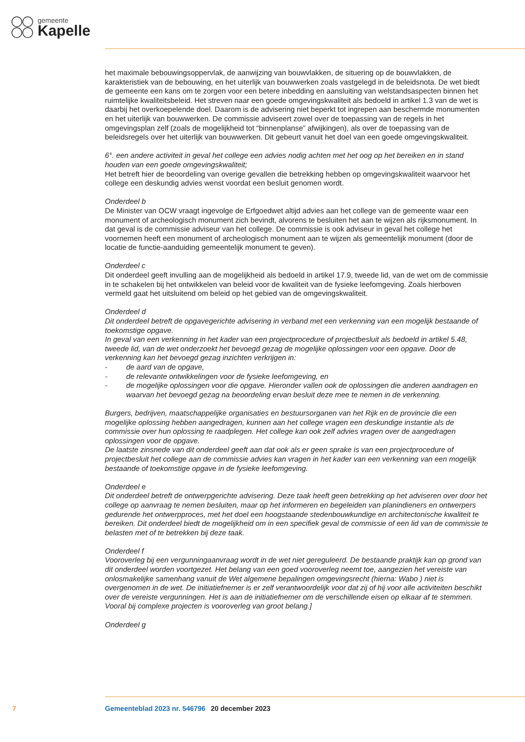gemeente
Kapelle
het maximale bebouwingsoppervlak, de aanwijzing van bouwvlakken, de situering op de bouwvlakken, de karakteristiek van de bebouwing, en het uiterlijk van bouwwerken zoals vastgelegd in de beleidsnota. De wet biedt de gemeente een kans om te zorgen voor een betere inbedding en aansluiting van welstandsaspecten binnen het ruimtelijke kwaliteitsbeleid. Het streven naar een goede omgevingskwaliteit als bedoeld in artikel 1.3 van de wet is daarbij het overkoepelende doel. Daarom is de advisering niet beperkt tot ingrepen aan beschermde monumenten en het uiterlijk van bouwwerken. De commissie adviseert zowel over de toepassing van de regels in het omgevingsplan zelf (zoals de mogelijkheid tot “binnenplanse” afwijkingen), als over de toepassing van de beleidsregels over het uiterlijk van bouwwerken. Dit gebeurt vanuit het doel van een goede omgevingskwaliteit.
6°. een andere activiteit in geval het college een advies nodig achten met het oog op het bereiken en in stand houden van een goede omgevingskwaliteit;
Het betreft hier de beoordeling van overige gevallen die betrekking hebben op omgevingskwaliteit waarvoor het college een deskundig advies wenst voordat een besluit genomen wordt.
Onderdeel b
De Minister van OCW vraagt ingevolge de Erfgoedwet altijd advies aan het college van de gemeente waar een monument of archeologisch monument zich bevindt, alvorens te besluiten het aan te wijzen als rijksmonument. In dat geval is de commissie adviseur van het college. De commissie is ook adviseur in geval het college het voornemen heeft een monument of archeologisch monument aan te wijzen als gemeentelijk monument (door de locatie de functie-aanduiding gemeentelijk monument te geven).
Onderdeel c
Dit onderdeel geeft invulling aan de mogelijkheid als bedoeld in artikel 17.9, tweede lid, van de wet om de commissie in te schakelen bij het ontwikkelen van beleid voor de kwaliteit van de fysieke leefomgeving. Zoals hierboven vermeld gaat het uitsluitend om beleid op het gebied van de omgevingskwaliteit.
Onderdeel d
Dit onderdeel betreft de opgavegerichte advisering in verband met een verkenning van een mogelijk bestaande of toekomstige opgave.
In geval van een verkenning in het kader van een projectprocedure of projectbesluit als bedoeld in artikel 5.48, tweede lid, van de wet onderzoekt het bevoegd gezag de mogelijke oplossingen voor een opgave. Door de verkenning kan het bevoegd gezag inzichten verkrijgen in:
- de aard van de opgave,
- de relevante ontwikkelingen voor de fysieke leefomgeving, en
- de mogelijke oplossingen voor die opgave. Hieronder vallen ook de oplossingen die anderen aandragen en waarvan het bevoegd gezag na beoordeling ervan besluit deze mee te nemen in de verkenning.
Burgers, bedrijven, maatschappelijke organisaties en bestuursorganen van het Rijk en de provincie die een mogelijke oplossing hebben aangedragen, kunnen aan het college vragen een deskundige instantie als de commissie over hun oplossing te raadplegen. Het college kan ook zelf advies vragen over de aangedragen oplossingen voor de opgave.
De laatste zinsnede van dit onderdeel geeft aan dat ook als er geen sprake is van een projectprocedure of projectbesluit het college aan de commissie advies kan vragen in het kader van een verkenning van een mogelijk bestaande of toekomstige opgave in de fysieke leefomgeving.
Onderdeel e
Dit onderdeel betreft de ontwerpgerichte advisering. Deze taak heeft geen betrekking op het adviseren over door het college op aanvraag te nemen besluiten, maar op het informeren en begeleiden van planindieners en ontwerpers gedurende het ontwerpproces, met het doel een hoogstaande stedenbouwkundige en architectonische kwaliteit te bereiken. Dit onderdeel biedt de mogelijkheid om in een specifiek geval de commissie of een lid van de commissie te belasten met of te betrekken bij deze taak.
Onderdeel f
Vooroverleg bij een vergunningaanvraag wordt in de wet niet gereguleerd. De bestaande praktijk kan op grond van dit onderdeel worden voortgezet. Het belang van een goed vooroverleg neemt toe, aangezien het vereiste van onlosmakelijke samenhang vanuit de Wet algemene bepalingen omgevingsrecht (hierna: Wabo ) niet is overgenomen in de wet. De initiatiefnemer is er zelf verantwoordelijk voor dat zij of hij voor alle activiteiten beschikt over de vereiste vergunningen. Het is aan de initiatiefnemer om de verschillende eisen op elkaar af te stemmen. Vooral bij complexe projecten is vooroverleg van groot belang.]
Onderdeel g
7 Gemeenteblad 2023 nr. 546796 20 december 2023